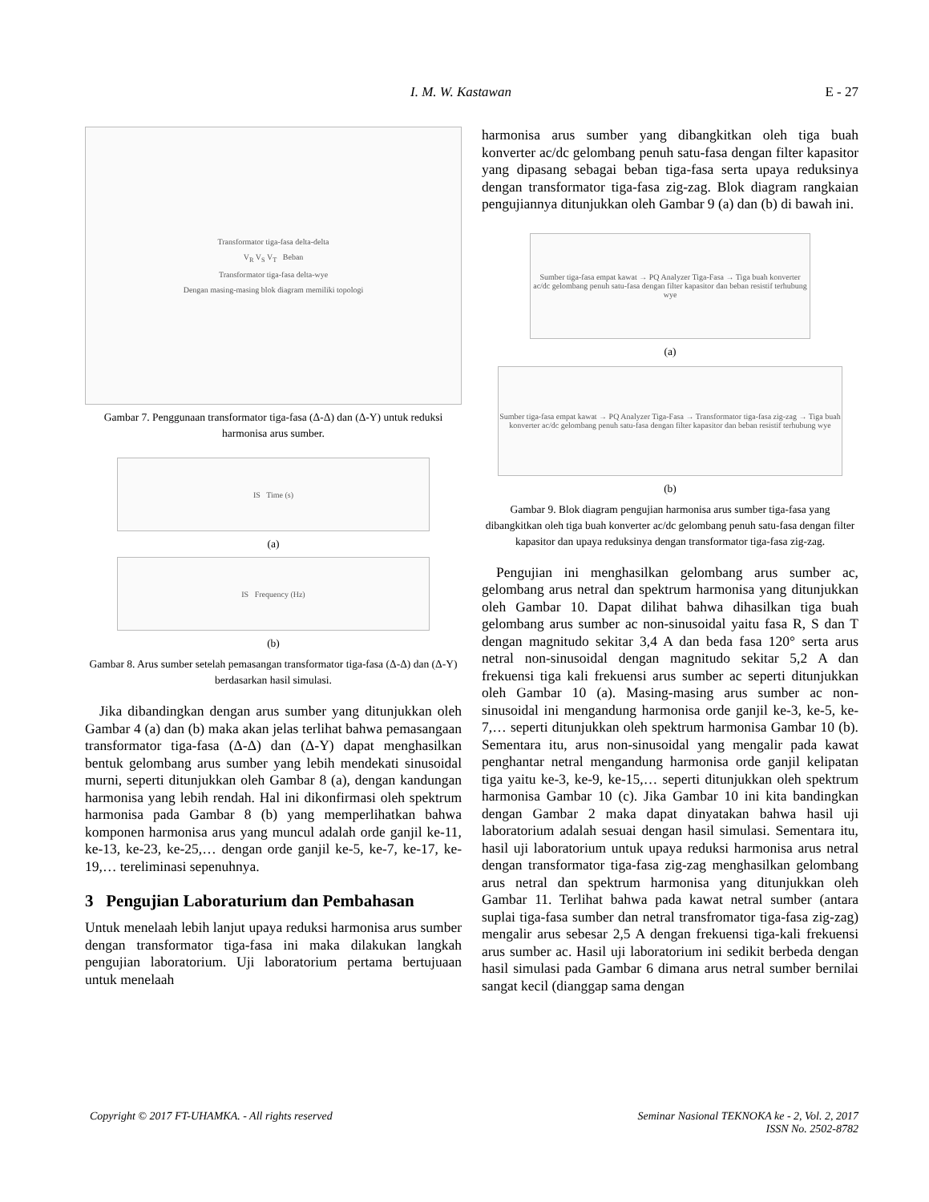I. M. W. Kastawan E - 27
Transformator tiga-fasa delta-delta
V<sub>R</sub> V<sub>S</sub> V<sub>T</sub> Beban
Transformator tiga-fasa delta-wye
Dengan masing-masing blok diagram memiliki topologi
Gambar 7. Penggunaan transformator tiga-fasa (Δ-Δ) dan (Δ-Y) untuk reduksi harmonisa arus sumber.
IS Time (s)
(a)
IS Frequency (Hz)
(b)
Gambar 8. Arus sumber setelah pemasangan transformator tiga-fasa (Δ-Δ) dan (Δ-Y) berdasarkan hasil simulasi.
Jika dibandingkan dengan arus sumber yang ditunjukkan oleh Gambar 4 (a) dan (b) maka akan jelas terlihat bahwa pemasangaan transformator tiga-fasa (Δ-Δ) dan (Δ-Y) dapat menghasilkan bentuk gelombang arus sumber yang lebih mendekati sinusoidal murni, seperti ditunjukkan oleh Gambar 8 (a), dengan kandungan harmonisa yang lebih rendah. Hal ini dikonfirmasi oleh spektrum harmonisa pada Gambar 8 (b) yang memperlihatkan bahwa komponen harmonisa arus yang muncul adalah orde ganjil ke-11, ke-13, ke-23, ke-25,… dengan orde ganjil ke-5, ke-7, ke-17, ke-19,… tereliminasi sepenuhnya.
3 Pengujian Laboraturium dan Pembahasan
Untuk menelaah lebih lanjut upaya reduksi harmonisa arus sumber dengan transformator tiga-fasa ini maka dilakukan langkah pengujian laboratorium. Uji laboratorium pertama bertujuaan untuk menelaah
harmonisa arus sumber yang dibangkitkan oleh tiga buah konverter ac/dc gelombang penuh satu-fasa dengan filter kapasitor yang dipasang sebagai beban tiga-fasa serta upaya reduksinya dengan transformator tiga-fasa zig-zag. Blok diagram rangkaian pengujiannya ditunjukkan oleh Gambar 9 (a) dan (b) di bawah ini.
Sumber tiga-fasa empat kawat → PQ Analyzer Tiga-Fasa → Tiga buah konverter ac/dc gelombang penuh satu-fasa dengan filter kapasitor dan beban resistif terhubung wye
(a)
Sumber tiga-fasa empat kawat → PQ Analyzer Tiga-Fasa → Transformator tiga-fasa zig-zag → Tiga buah konverter ac/dc gelombang penuh satu-fasa dengan filter kapasitor dan beban resistif terhubung wye
(b)
Gambar 9. Blok diagram pengujian harmonisa arus sumber tiga-fasa yang dibangkitkan oleh tiga buah konverter ac/dc gelombang penuh satu-fasa dengan filter kapasitor dan upaya reduksinya dengan transformator tiga-fasa zig-zag.
Pengujian ini menghasilkan gelombang arus sumber ac, gelombang arus netral dan spektrum harmonisa yang ditunjukkan oleh Gambar 10. Dapat dilihat bahwa dihasilkan tiga buah gelombang arus sumber ac non-sinusoidal yaitu fasa R, S dan T dengan magnitudo sekitar 3,4 A dan beda fasa 120° serta arus netral non-sinusoidal dengan magnitudo sekitar 5,2 A dan frekuensi tiga kali frekuensi arus sumber ac seperti ditunjukkan oleh Gambar 10 (a). Masing-masing arus sumber ac non-sinusoidal ini mengandung harmonisa orde ganjil ke-3, ke-5, ke-7,… seperti ditunjukkan oleh spektrum harmonisa Gambar 10 (b). Sementara itu, arus non-sinusoidal yang mengalir pada kawat penghantar netral mengandung harmonisa orde ganjil kelipatan tiga yaitu ke-3, ke-9, ke-15,… seperti ditunjukkan oleh spektrum harmonisa Gambar 10 (c). Jika Gambar 10 ini kita bandingkan dengan Gambar 2 maka dapat dinyatakan bahwa hasil uji laboratorium adalah sesuai dengan hasil simulasi. Sementara itu, hasil uji laboratorium untuk upaya reduksi harmonisa arus netral dengan transformator tiga-fasa zig-zag menghasilkan gelombang arus netral dan spektrum harmonisa yang ditunjukkan oleh Gambar 11. Terlihat bahwa pada kawat netral sumber (antara suplai tiga-fasa sumber dan netral transfromator tiga-fasa zig-zag) mengalir arus sebesar 2,5 A dengan frekuensi tiga-kali frekuensi arus sumber ac. Hasil uji laboratorium ini sedikit berbeda dengan hasil simulasi pada Gambar 6 dimana arus netral sumber bernilai sangat kecil (dianggap sama dengan
Copyright © 2017 FT-UHAMKA. - All rights reserved Seminar Nasional TEKNOKA ke - 2, Vol. 2, 2017
ISSN No. 2502-8782